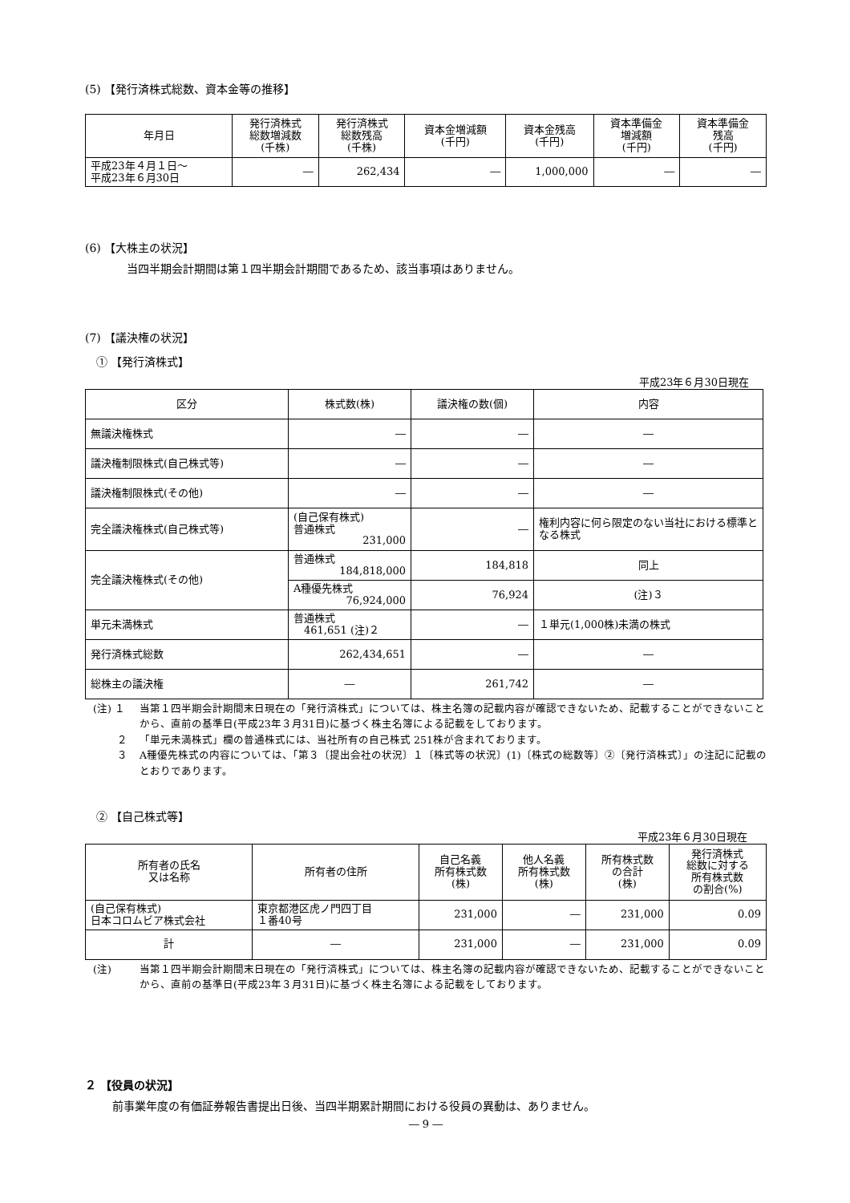(5) 【発行済株式総数、資本金等の推移】
| 年月日 | 発行済株式 総数増減数 (千株) | 発行済株式 総数残高 (千株) | 資本金増減額 (千円) | 資本金残高 (千円) | 資本準備金 増減額 (千円) | 資本準備金 残高 (千円) |
| --- | --- | --- | --- | --- | --- | --- |
| 平成23年４月１日～ 平成23年６月30日 | ― | 262,434 | ― | 1,000,000 | ― | ― |
(6) 【大株主の状況】
当四半期会計期間は第１四半期会計期間であるため、該当事項はありません。
(7) 【議決権の状況】
① 【発行済株式】
平成23年６月30日現在
| 区分 | 株式数(株) | 議決権の数(個) | 内容 |
| --- | --- | --- | --- |
| 無議決権株式 | ― | ― | ― |
| 議決権制限株式(自己株式等) | ― | ― | ― |
| 議決権制限株式(その他) | ― | ― | ― |
| 完全議決権株式(自己株式等) | (自己保有株式) 普通株式 231,000 | ― | 権利内容に何ら限定のない当社における標準となる株式 |
| 完全議決権株式(その他) | 普通株式 184,818,000 | 184,818 | 同上 |
| | A種優先株式 76,924,000 | 76,924 | (注)３ |
| 単元未満株式 | 普通株式 461,651 (注)２ | ― | １単元(1,000株)未満の株式 |
| 発行済株式総数 | 262,434,651 | ― | ― |
| 総株主の議決権 | ― | 261,742 | ― |
(注) １ 当第１四半期会計期間末日現在の「発行済株式」については、株主名簿の記載内容が確認できないため、記載することができないことから、直前の基準日(平成23年３月31日)に基づく株主名簿による記載をしております。
　　 ２ 「単元未満株式」欄の普通株式には、当社所有の自己株式 251株が含まれております。
　　 ３ A種優先株式の内容については、「第３〔提出会社の状況〕１〔株式等の状況〕(1)〔株式の総数等〕②〔発行済株式〕」の注記に記載のとおりであります。
② 【自己株式等】
平成23年６月30日現在
| 所有者の氏名 又は名称 | 所有者の住所 | 自己名義 所有株式数 (株) | 他人名義 所有株式数 (株) | 所有株式数 の合計 (株) | 発行済株式 総数に対する 所有株式数 の割合(%) |
| --- | --- | --- | --- | --- | --- |
| (自己保有株式) 日本コロムビア株式会社 | 東京都港区虎ノ門四丁目 １番40号 | 231,000 | ― | 231,000 | 0.09 |
| 計 | ― | 231,000 | ― | 231,000 | 0.09 |
(注) 当第１四半期会計期間末日現在の「発行済株式」については、株主名簿の記載内容が確認できないため、記載することができないことから、直前の基準日(平成23年３月31日)に基づく株主名簿による記載をしております。
２ 【役員の状況】
前事業年度の有価証券報告書提出日後、当四半期累計期間における役員の異動は、ありません。
― 9 ―